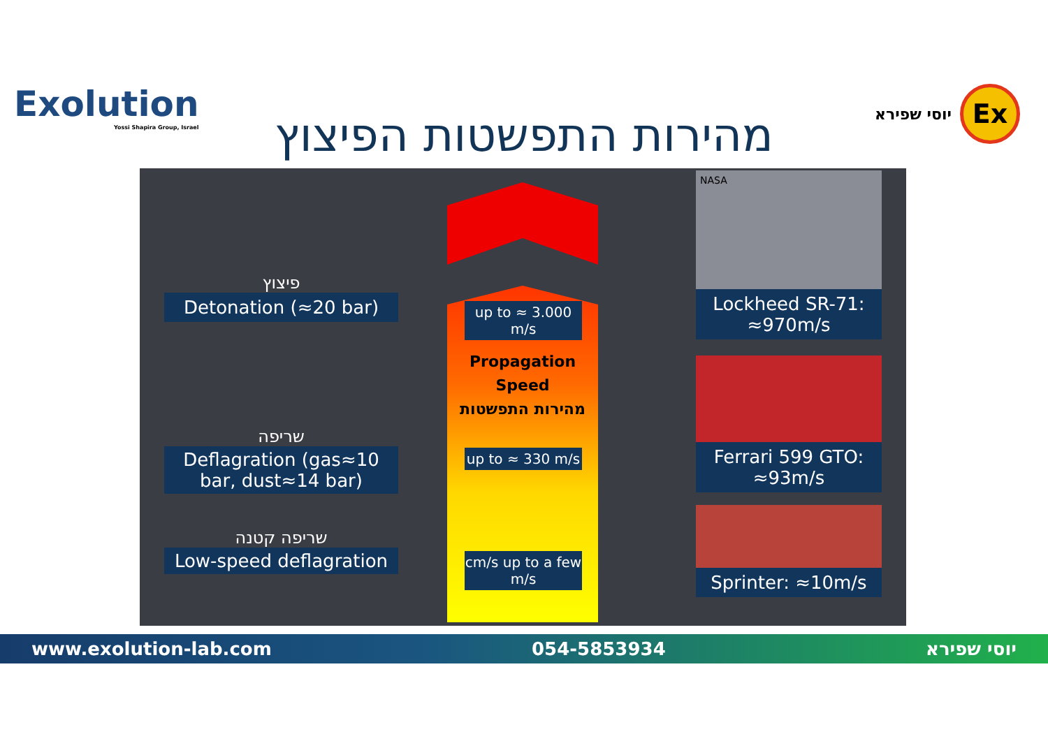Exolution
Yossi Shapira Group, Israel
מהירות התפשטות הפיצוץ
יוסי שפירא Ex
פיצוץ
Detonation (≈20 bar)
שריפה
Deflagration (gas≈10 bar, dust≈14 bar)
שריפה קטנה
Low-speed deflagration
up to ≈ 3.000 m/s
Propagation Speed
מהירות התפשטות
up to ≈ 330 m/s
cm/s up to a few m/s
NASA
Lockheed SR-71: ≈970m/s
Ferrari 599 GTO: ≈93m/s
Sprinter: ≈10m/s
www.exolution-lab.com 054-5853934 יוסי שפירא